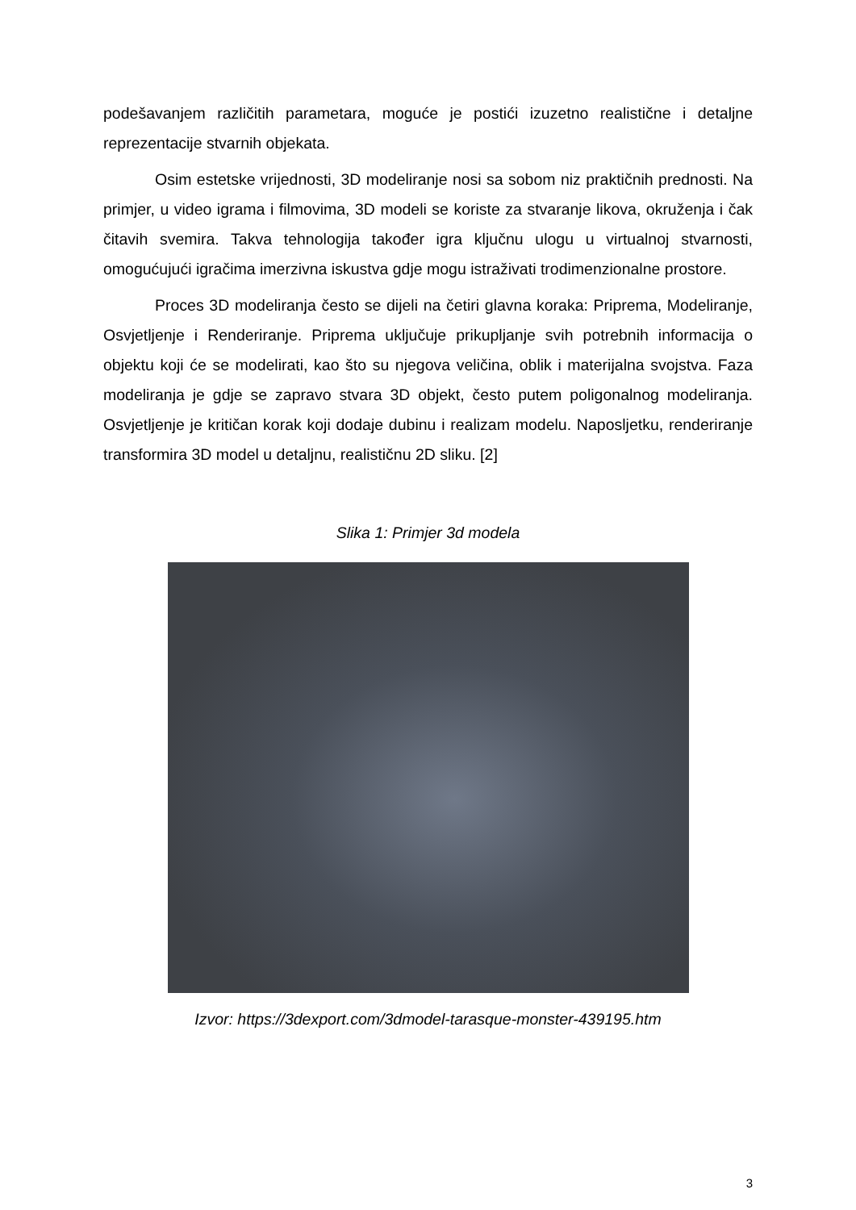podešavanjem različitih parametara, moguće je postići izuzetno realistične i detaljne reprezentacije stvarnih objekata.
Osim estetske vrijednosti, 3D modeliranje nosi sa sobom niz praktičnih prednosti. Na primjer, u video igrama i filmovima, 3D modeli se koriste za stvaranje likova, okruženja i čak čitavih svemira. Takva tehnologija također igra ključnu ulogu u virtualnoj stvarnosti, omogućujući igračima imerzivna iskustva gdje mogu istraživati trodimenzionalne prostore.
Proces 3D modeliranja često se dijeli na četiri glavna koraka: Priprema, Modeliranje, Osvjetljenje i Renderiranje. Priprema uključuje prikupljanje svih potrebnih informacija o objektu koji će se modelirati, kao što su njegova veličina, oblik i materijalna svojstva. Faza modeliranja je gdje se zapravo stvara 3D objekt, često putem poligonalnog modeliranja. Osvjetljenje je kritičan korak koji dodaje dubinu i realizam modelu. Naposljetku, renderiranje transformira 3D model u detaljnu, realističnu 2D sliku. [2]
Slika 1: Primjer 3d modela
Izvor: https://3dexport.com/3dmodel-tarasque-monster-439195.htm
3